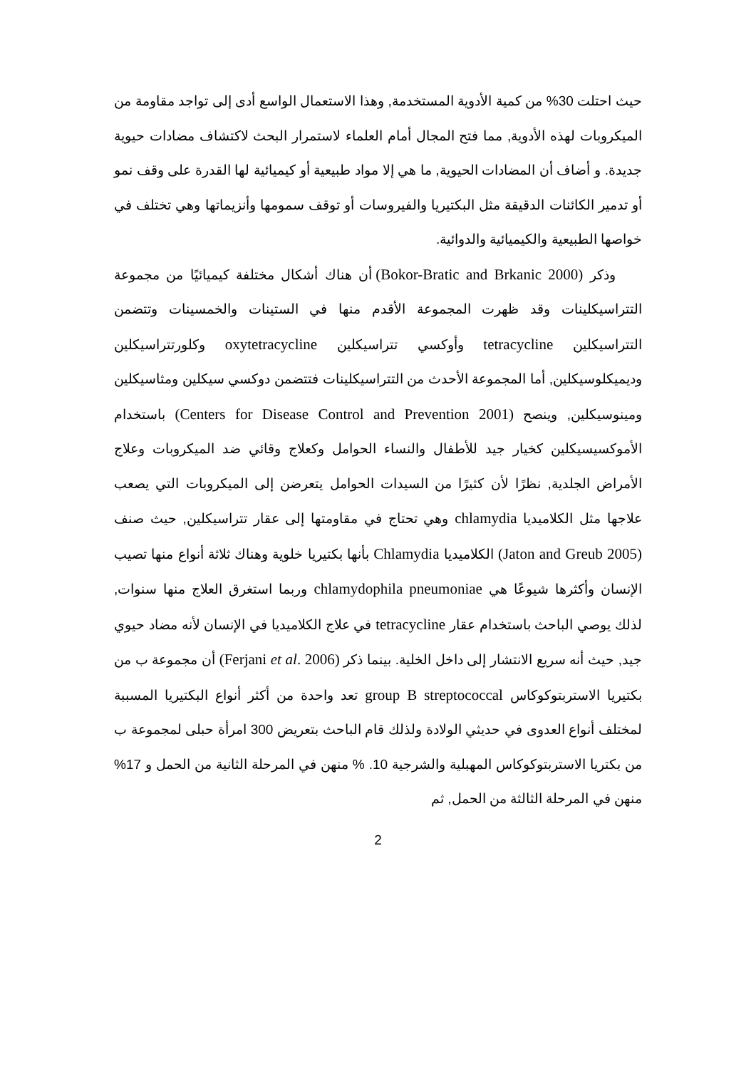حيث احتلت 30% من كمية الأدوية المستخدمة, وهذا الاستعمال الواسع أدى إلى تواجد مقاومة من الميكروبات لهذه الأدوية, مما فتح المجال أمام العلماء لاستمرار البحث لاكتشاف مضادات حيوية جديدة. و أضاف أن المضادات الحيوية, ما هي إلا مواد طبيعية أو كيميائية لها القدرة على وقف نمو أو تدمير الكائنات الدقيقة مثل البكتيريا والفيروسات أو توقف سمومها وأنزيماتها وهي تختلف في خواصها الطبيعية والكيميائية والدوائية.
وذكر (Bokor-Bratic and Brkanic 2000) أن هناك أشكال مختلفة كيميائيًا من مجموعة التتراسيكلينات وقد ظهرت المجموعة الأقدم منها في الستينات والخمسينات وتتضمن التتراسيكلين tetracycline وأوكسي تتراسيكلين oxytetracycline وكلورتتراسيكلين وديميكلوسيكلين, أما المجموعة الأحدث من التتراسيكلينات فتتضمن دوكسي سيكلين ومثاسيكلين ومينوسيكلين, وينصح (Centers for Disease Control and Prevention 2001) باستخدام الأموكسيسيكلين كخيار جيد للأطفال والنساء الحوامل وكعلاج وقائي ضد الميكروبات وعلاج الأمراض الجلدية, نظرًا لأن كثيرًا من السيدات الحوامل يتعرضن إلى الميكروبات التي يصعب علاجها مثل الكلاميديا chlamydia وهي تحتاج في مقاومتها إلى عقار تتراسيكلين, حيث صنف (Jaton and Greub 2005) الكلاميديا Chlamydia بأنها بكتيريا خلوية وهناك ثلاثة أنواع منها تصيب الإنسان وأكثرها شيوعًا هي chlamydophila pneumoniae وربما استغرق العلاج منها سنوات, لذلك يوصي الباحث باستخدام عقار tetracycline في علاج الكلاميديا في الإنسان لأنه مضاد حيوي جيد, حيث أنه سريع الانتشار إلى داخل الخلية. بينما ذكر (Ferjani et al. 2006) أن مجموعة ب من بكتيريا الاستربتوكوكاس group B streptococcal تعد واحدة من أكثر أنواع البكتيريا المسببة لمختلف أنواع العدوى في حديثي الولادة ولذلك قام الباحث بتعريض 300 امرأة حبلى لمجموعة ب من بكتريا الاستربتوكوكاس المهبلية والشرجية 10. % منهن في المرحلة الثانية من الحمل و 17% منهن في المرحلة الثالثة من الحمل, ثم
2